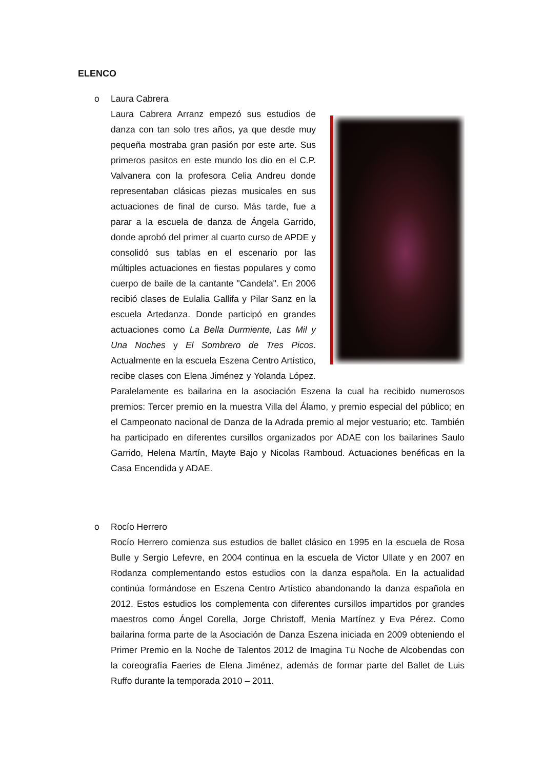ELENCO
o
Laura Cabrera
Laura Cabrera Arranz empezó sus estudios de danza con tan solo tres años, ya que desde muy pequeña mostraba gran pasión por este arte. Sus primeros pasitos en este mundo los dio en el C.P. Valvanera con la profesora Celia Andreu donde representaban clásicas piezas musicales en sus actuaciones de final de curso. Más tarde, fue a parar a la escuela de danza de Ángela Garrido, donde aprobó del primer al cuarto curso de APDE y consolidó sus tablas en el escenario por las múltiples actuaciones en fiestas populares y como cuerpo de baile de la cantante "Candela". En 2006 recibió clases de Eulalia Gallifa y Pilar Sanz en la escuela Artedanza. Donde participó en grandes actuaciones como La Bella Durmiente, Las Mil y Una Noches y El Sombrero de Tres Picos. Actualmente en la escuela Eszena Centro Artístico, recibe clases con Elena Jiménez y Yolanda López. Paralelamente es bailarina en la asociación Eszena la cual ha recibido numerosos premios: Tercer premio en la muestra Villa del Álamo, y premio especial del público; en el Campeonato nacional de Danza de la Adrada premio al mejor vestuario; etc. También ha participado en diferentes cursillos organizados por ADAE con los bailarines Saulo Garrido, Helena Martín, Mayte Bajo y Nicolas Ramboud. Actuaciones benéficas en la Casa Encendida y ADAE.
o
Rocío Herrero
Rocío Herrero comienza sus estudios de ballet clásico en 1995 en la escuela de Rosa Bulle y Sergio Lefevre, en 2004 continua en la escuela de Victor Ullate y en 2007 en Rodanza complementando estos estudios con la danza española. En la actualidad continúa formándose en Eszena Centro Artístico abandonando la danza española en 2012. Estos estudios los complementa con diferentes cursillos impartidos por grandes maestros como Ángel Corella, Jorge Christoff, Menia Martínez y Eva Pérez. Como bailarina forma parte de la Asociación de Danza Eszena iniciada en 2009 obteniendo el Primer Premio en la Noche de Talentos 2012 de Imagina Tu Noche de Alcobendas con la coreografía Faeries de Elena Jiménez, además de formar parte del Ballet de Luis Ruffo durante la temporada 2010 – 2011.